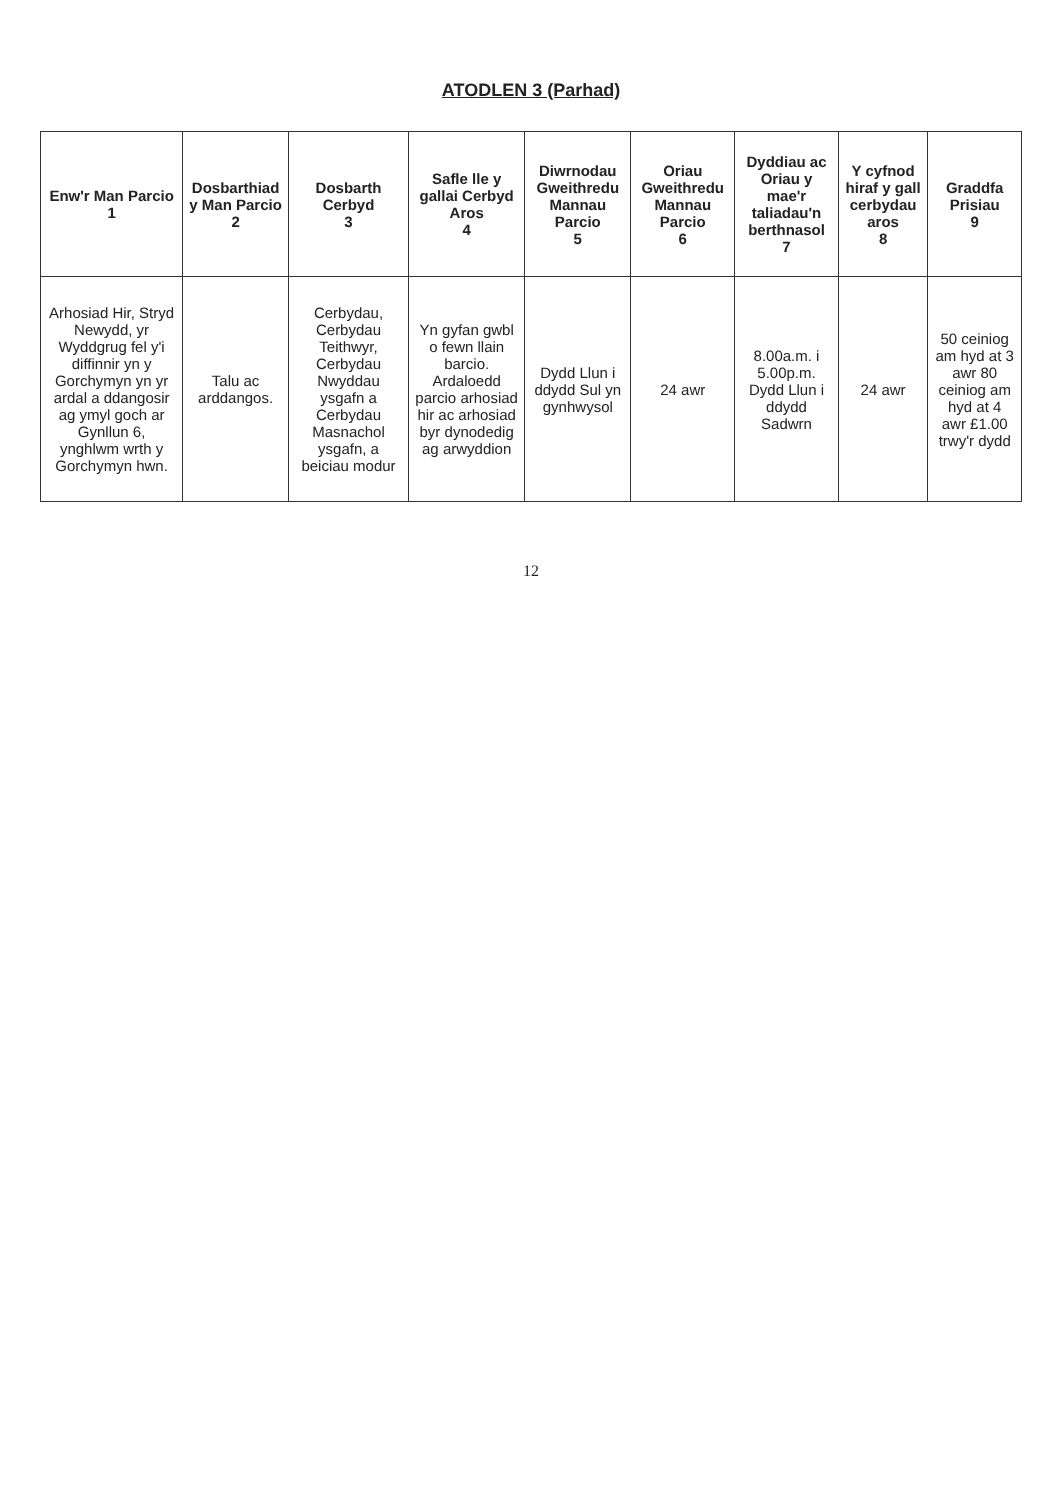ATODLEN 3 (Parhad)
| Enw'r Man Parcio 1 | Dosbarthiad y Man Parcio 2 | Dosbarth Cerbyd 3 | Safle lle y gallai Cerbyd Aros 4 | Diwrnodau Gweithredu Mannau Parcio 5 | Oriau Gweithredu Mannau Parcio 6 | Dyddiau ac Oriau y mae'r taliadau'n berthnasol 7 | Y cyfnod hiraf y gall cerbydau aros 8 | Graddfa Prisiau 9 |
| --- | --- | --- | --- | --- | --- | --- | --- | --- |
| Arhosiad Hir, Stryd Newydd, yr Wyddgrug fel y'i diffinnir yn y Gorchymyn yn yr ardal a ddangosir ag ymyl goch ar Gynllun 6, ynghlwm wrth y Gorchymyn hwn. | Talu ac arddangos. | Cerbydau, Cerbydau Teithwyr, Cerbydau Nwyddau ysgafn a Cerbydau Masnachol ysgafn, a beiciau modur | Yn gyfan gwbl o fewn llain barcio. Ardaloedd parcio arhosiad hir ac arhosiad byr dynodedig ag arwyddion | Dydd Llun i ddydd Sul yn gynhwysol | 24 awr | 8.00a.m. i 5.00p.m. Dydd Llun i ddydd Sadwrn | 24 awr | 50 ceiniog am hyd at 3 awr 80 ceiniog am hyd at 4 awr £1.00 trwy'r dydd |
12